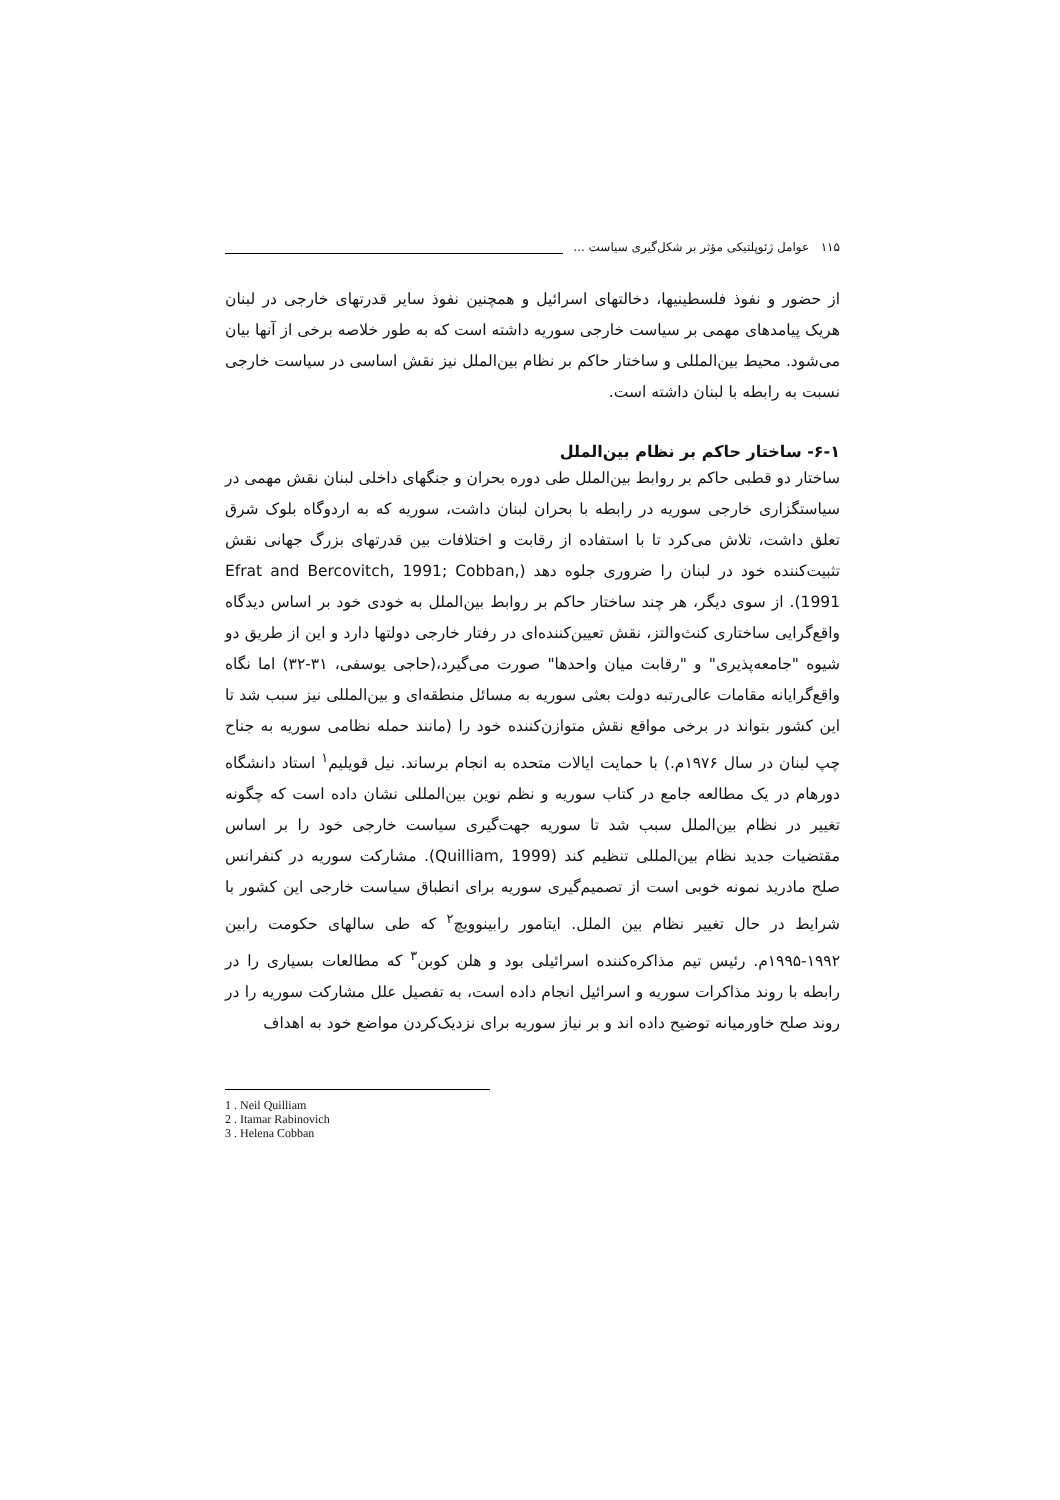۱۱۵ عوامل ژئوپلتیکی مؤثر بر شکل‌گیری سیاست ...
از حضور و نفوذ فلسطینیها، دخالتهای اسرائیل و همچنین نفوذ سایر قدرتهای خارجی در لبنان هریک پیامدهای مهمی بر سیاست خارجی سوریه داشته است که به طور خلاصه برخی از آنها بیان می‌شود. محیط بین‌المللی و ساختار حاکم بر نظام بین‌الملل نیز نقش اساسی در سیاست خارجی نسبت به رابطه با لبنان داشته است.
۶-۱- ساختار حاکم بر نظام بین‌الملل
ساختار دو قطبی حاکم بر روابط بین‌الملل طی دوره بحران و جنگهای داخلی لبنان نقش مهمی در سیاستگزاری خارجی سوریه در رابطه با بحران لبنان داشت، سوریه که به اردوگاه بلوک شرق تعلق داشت، تلاش می‌کرد تا با استفاده از رقابت و اختلافات بین قدرتهای بزرگ جهانی نقش تثبیت‌کننده خود در لبنان را ضروری جلوه دهد (Efrat and Bercovitch, 1991; Cobban, 1991). از سوی دیگر، هر چند ساختار حاکم بر روابط بین‌الملل به خودی خود بر اساس دیدگاه واقع‌گرایی ساختاری کنث‌والتز، نقش تعیین‌کننده‌ای در رفتار خارجی دولتها دارد و این از طریق دو شیوه "جامعه‌پذیری" و "رقابت میان واحدها" صورت می‌گیرد،(حاجی یوسفی، ۳۱-۳۲) اما نگاه واقع‌گرایانه مقامات عالی‌رتبه دولت بعثی سوریه به مسائل منطقه‌ای و بین‌المللی نیز سبب شد تا این کشور بتواند در برخی مواقع نقش متوازن‌کننده خود را (مانند حمله نظامی سوریه به جناح چپ لبنان در سال ۱۹۷۶م.) با حمایت ایالات متحده به انجام برساند. نیل قویلیم<sup>۱</sup> استاد دانشگاه دورهام در یک مطالعه جامع در کتاب سوریه و نظم نوین بین‌المللی نشان داده است که چگونه تغییر در نظام بین‌الملل سبب شد تا سوریه جهت‌گیری سیاست خارجی خود را بر اساس مقتضیات جدید نظام بین‌المللی تنظیم کند (Quilliam, 1999). مشارکت سوریه در کنفرانس صلح مادرید نمونه خوبی است از تصمیم‌گیری سوریه برای انطباق سیاست خارجی این کشور با شرایط در حال تغییر نظام بین الملل. ایتامور رابینوویچ<sup>۲</sup> که طی سالهای حکومت رابین ۱۹۹۲-۱۹۹۵م. رئیس تیم مذاکره‌کننده اسرائیلی بود و هلن کوبن<sup>۳</sup> که مطالعات بسیاری را در رابطه با روند مذاکرات سوریه و اسرائیل انجام داده است، به تفصیل علل مشارکت سوریه را در روند صلح خاورمیانه توضیح داده اند و بر نیاز سوریه برای نزدیک‌کردن مواضع خود به اهداف
1 . Neil Quilliam
2 . Itamar Rabinovich
3 . Helena Cobban